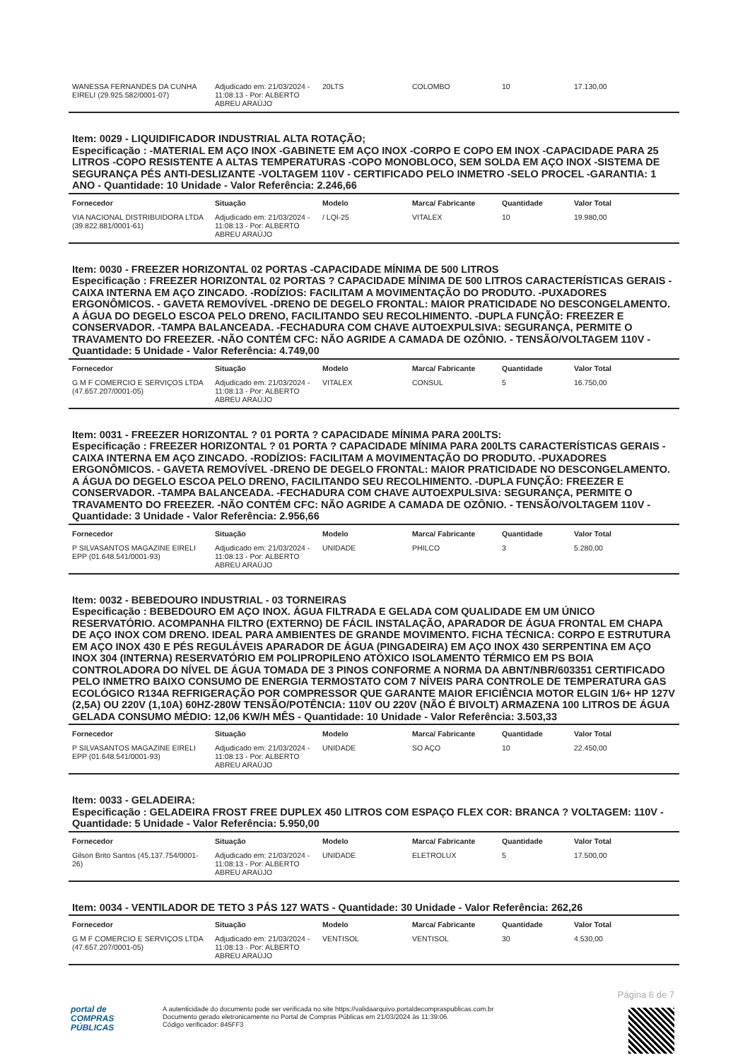| WANESSA FERNANDES DA CUNHA EIRELI (29.925.582/0001-07) | Adjudicado em: 21/03/2024 - 11:08:13 - Por: ALBERTO ABREU ARAÚJO | 20LTS | COLOMBO | 10 | 17.130,00 |
Item: 0029 - LIQUIDIFICADOR INDUSTRIAL ALTA ROTAÇÃO;
Especificação : -MATERIAL EM AÇO INOX -GABINETE EM AÇO INOX -CORPO E COPO EM INOX -CAPACIDADE PARA 25 LITROS -COPO RESISTENTE A ALTAS TEMPERATURAS -COPO MONOBLOCO, SEM SOLDA EM AÇO INOX -SISTEMA DE SEGURANÇA PÉS ANTI-DESLIZANTE -VOLTAGEM 110V - CERTIFICADO PELO INMETRO -SELO PROCEL -GARANTIA: 1 ANO - Quantidade: 10 Unidade - Valor Referência: 2.246,66
| Fornecedor | Situação | Modelo | Marca/ Fabricante | Quantidade | Valor Total |
| --- | --- | --- | --- | --- | --- |
| VIA NACIONAL DISTRIBUIDORA LTDA (39.822.881/0001-61) | Adjudicado em: 21/03/2024 - 11:08:13 - Por: ALBERTO ABREU ARAÚJO | / LQI-25 | VITALEX | 10 | 19.980,00 |
Item: 0030 - FREEZER HORIZONTAL 02 PORTAS -CAPACIDADE MÍNIMA DE 500 LITROS
Especificação : FREEZER HORIZONTAL 02 PORTAS ? CAPACIDADE MÍNIMA DE 500 LITROS CARACTERÍSTICAS GERAIS - CAIXA INTERNA EM AÇO ZINCADO. -RODÍZIOS: FACILITAM A MOVIMENTAÇÃO DO PRODUTO. -PUXADORES ERGONÔMICOS. - GAVETA REMOVÍVEL -DRENO DE DEGELO FRONTAL: MAIOR PRATICIDADE NO DESCONGELAMENTO. A ÁGUA DO DEGELO ESCOA PELO DRENO, FACILITANDO SEU RECOLHIMENTO. -DUPLA FUNÇÃO: FREEZER E CONSERVADOR. -TAMPA BALANCEADA. -FECHADURA COM CHAVE AUTOEXPULSIVA: SEGURANÇA, PERMITE O TRAVAMENTO DO FREEZER. -NÃO CONTÉM CFC: NÃO AGRIDE A CAMADA DE OZÔNIO. - TENSÃO/VOLTAGEM 110V - Quantidade: 5 Unidade - Valor Referência: 4.749,00
| Fornecedor | Situação | Modelo | Marca/ Fabricante | Quantidade | Valor Total |
| --- | --- | --- | --- | --- | --- |
| G M F COMERCIO E SERVIÇOS LTDA (47.657.207/0001-05) | Adjudicado em: 21/03/2024 - 11:08:13 - Por: ALBERTO ABREU ARAÚJO | VITALEX | CONSUL | 5 | 16.750,00 |
Item: 0031 - FREEZER HORIZONTAL ? 01 PORTA ? CAPACIDADE MÍNIMA PARA 200LTS:
Especificação : FREEZER HORIZONTAL ? 01 PORTA ? CAPACIDADE MÍNIMA PARA 200LTS CARACTERÍSTICAS GERAIS - CAIXA INTERNA EM AÇO ZINCADO. -RODÍZIOS: FACILITAM A MOVIMENTAÇÃO DO PRODUTO. -PUXADORES ERGONÔMICOS. - GAVETA REMOVÍVEL -DRENO DE DEGELO FRONTAL: MAIOR PRATICIDADE NO DESCONGELAMENTO. A ÁGUA DO DEGELO ESCOA PELO DRENO, FACILITANDO SEU RECOLHIMENTO. -DUPLA FUNÇÃO: FREEZER E CONSERVADOR. -TAMPA BALANCEADA. -FECHADURA COM CHAVE AUTOEXPULSIVA: SEGURANÇA, PERMITE O TRAVAMENTO DO FREEZER. -NÃO CONTÉM CFC: NÃO AGRIDE A CAMADA DE OZÔNIO. - TENSÃO/VOLTAGEM 110V - Quantidade: 3 Unidade - Valor Referência: 2.956,66
| Fornecedor | Situação | Modelo | Marca/ Fabricante | Quantidade | Valor Total |
| --- | --- | --- | --- | --- | --- |
| P SILVASANTOS MAGAZINE EIRELI EPP (01.648.541/0001-93) | Adjudicado em: 21/03/2024 - 11:08:13 - Por: ALBERTO ABREU ARAÚJO | UNIDADE | PHILCO | 3 | 5.280,00 |
Item: 0032 - BEBEDOURO INDUSTRIAL - 03 TORNEIRAS
Especificação : BEBEDOURO EM AÇO INOX. ÁGUA FILTRADA E GELADA COM QUALIDADE EM UM ÚNICO RESERVATÓRIO. ACOMPANHA FILTRO (EXTERNO) DE FÁCIL INSTALAÇÃO, APARADOR DE ÁGUA FRONTAL EM CHAPA DE AÇO INOX COM DRENO. IDEAL PARA AMBIENTES DE GRANDE MOVIMENTO. FICHA TÉCNICA: CORPO E ESTRUTURA EM AÇO INOX 430 E PÉS REGULÁVEIS APARADOR DE ÁGUA (PINGADEIRA) EM AÇO INOX 430 SERPENTINA EM AÇO INOX 304 (INTERNA) RESERVATÓRIO EM POLIPROPILENO ATÓXICO ISOLAMENTO TÉRMICO EM PS BOIA CONTROLADORA DO NÍVEL DE ÁGUA TOMADA DE 3 PINOS CONFORME A NORMA DA ABNT/NBR/603351 CERTIFICADO PELO INMETRO BAIXO CONSUMO DE ENERGIA TERMOSTATO COM 7 NÍVEIS PARA CONTROLE DE TEMPERATURA GAS ECOLÓGICO R134A REFRIGERAÇÃO POR COMPRESSOR QUE GARANTE MAIOR EFICIÊNCIA MOTOR ELGIN 1/6+ HP 127V (2,5A) OU 220V (1,10A) 60HZ-280W TENSÃO/POTÊNCIA: 110V OU 220V (NÃO É BIVOLT) ARMAZENA 100 LITROS DE ÁGUA GELADA CONSUMO MÉDIO: 12,06 KW/H MÊS - Quantidade: 10 Unidade - Valor Referência: 3.503,33
| Fornecedor | Situação | Modelo | Marca/ Fabricante | Quantidade | Valor Total |
| --- | --- | --- | --- | --- | --- |
| P SILVASANTOS MAGAZINE EIRELI EPP (01.648.541/0001-93) | Adjudicado em: 21/03/2024 - 11:08:13 - Por: ALBERTO ABREU ARAÚJO | UNIDADE | SO AÇO | 10 | 22.450,00 |
Item: 0033 - GELADEIRA:
Especificação : GELADEIRA FROST FREE DUPLEX 450 LITROS COM ESPAÇO FLEX COR: BRANCA ? VOLTAGEM: 110V - Quantidade: 5 Unidade - Valor Referência: 5.950,00
| Fornecedor | Situação | Modelo | Marca/ Fabricante | Quantidade | Valor Total |
| --- | --- | --- | --- | --- | --- |
| Gilson Brito Santos (45.137.754/0001-26) | Adjudicado em: 21/03/2024 - 11:08:13 - Por: ALBERTO ABREU ARAÚJO | UNIDADE | ELETROLUX | 5 | 17.500,00 |
Item: 0034 - VENTILADOR DE TETO 3 PÁS 127 WATS - Quantidade: 30 Unidade - Valor Referência: 262,26
| Fornecedor | Situação | Modelo | Marca/ Fabricante | Quantidade | Valor Total |
| --- | --- | --- | --- | --- | --- |
| G M F COMERCIO E SERVIÇOS LTDA (47.657.207/0001-05) | Adjudicado em: 21/03/2024 - 11:08:13 - Por: ALBERTO ABREU ARAÚJO | VENTISOL | VENTISOL | 30 | 4.530,00 |
Página 6 de 7
portal de
COMPRAS
PÚBLICAS
A autenticidade do documento pode ser verificada no site https://validaarquivo.portaldecompraspublicas.com.br
Documento gerado eletronicamente no Portal de Compras Públicas em 21/03/2024 às 11:39:06.
Código verificador: 845FF3